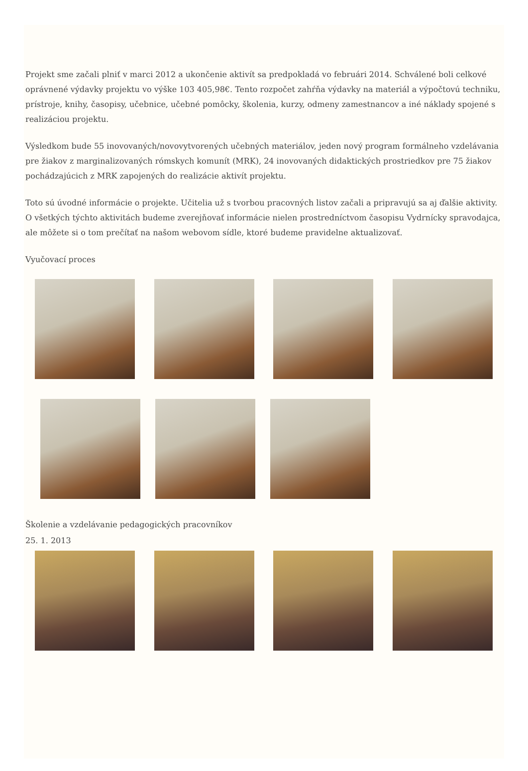Projekt sme začali plniť v marci 2012 a ukončenie aktivít sa predpokladá vo februári 2014. Schválené boli celkové oprávnené výdavky projektu vo výške 103 405,98€. Tento rozpočet zahŕňa výdavky na materiál a výpočtovú techniku, prístroje, knihy, časopisy, učebnice, učebné pomôcky, školenia, kurzy, odmeny zamestnancov a iné náklady spojené s realizáciou projektu.
Výsledkom bude 55 inovovaných/novovytvorených učebných materiálov, jeden nový program formálneho vzdelávania pre žiakov z marginalizovaných rómskych komunít (MRK), 24 inovovaných didaktických prostriedkov pre 75 žiakov pochádzajúcich z MRK zapojených do realizácie aktivít projektu.
Toto sú úvodné informácie o projekte. Učitelia už s tvorbou pracovných listov začali a pripravujú sa aj ďalšie aktivity. O všetkých týchto aktivitách budeme zverejňovať informácie nielen prostredníctvom časopisu Vydrnícky spravodajca, ale môžete si o tom prečítať na našom webovom sídle, ktoré budeme pravidelne aktualizovať.
Vyučovací proces
Školenie a vzdelávanie pedagogických pracovníkov
25. 1. 2013